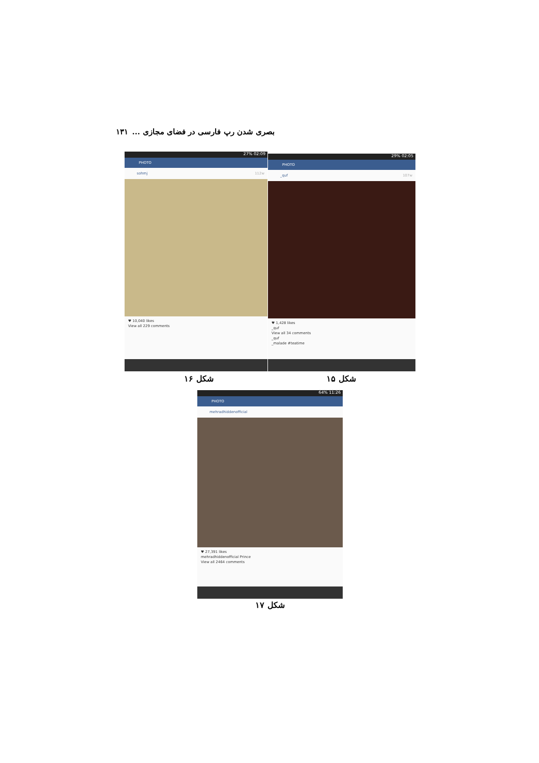بصری شدن رپ فارسی در فضای مجازی ... ۱۳۱
27% 02:09
PHOTO
sohmj 112w
♥ 10,040 likes
View all 229 comments
29% 02:05
PHOTO
_quf 107w
♥ 1,428 likes
_quf
View all 34 comments
_quf
_malade #teatime
شکل ۱۶ شکل ۱۵
64% 11:26
PHOTO
mehradhiddenofficial
♥ 27,391 likes
mehradhiddenofficial Prince
View all 2464 comments
شکل ۱۷